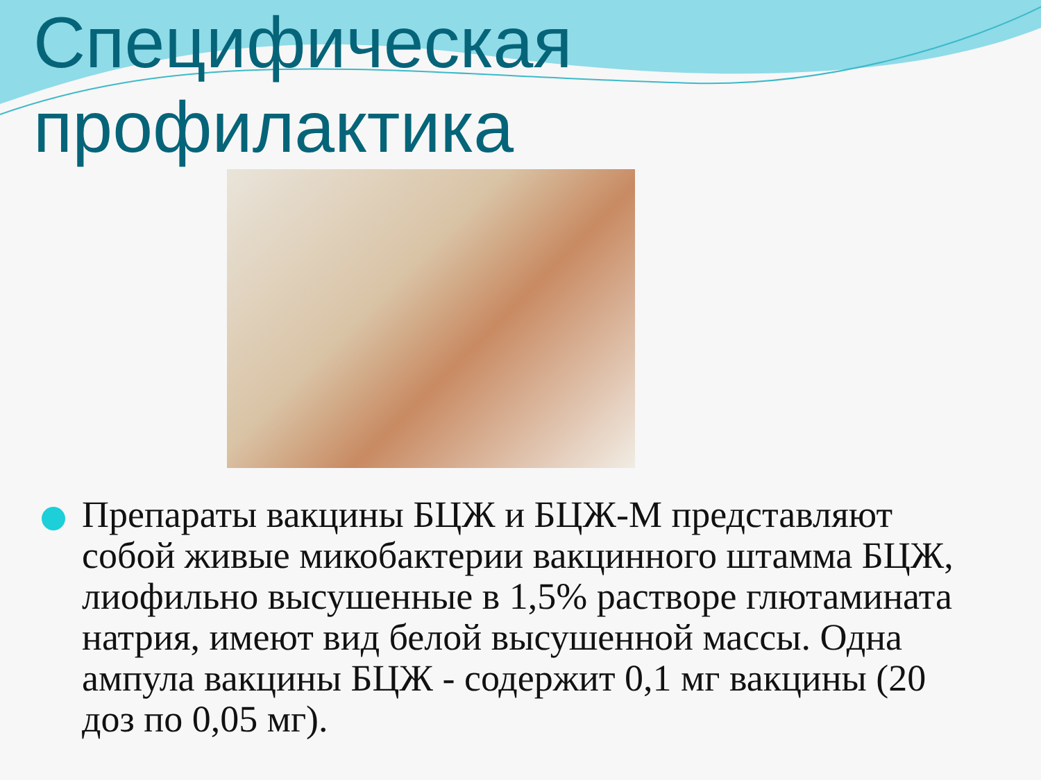Специфическая профилактика
Препараты вакцины БЦЖ и БЦЖ-М представляют собой живые микобактерии вакцинного штамма БЦЖ, лиофильно высушенные в 1,5% растворе глютамината натрия, имеют вид белой высушенной массы. Одна ампула вакцины БЦЖ - содержит 0,1 мг вакцины (20 доз по 0,05 мг).